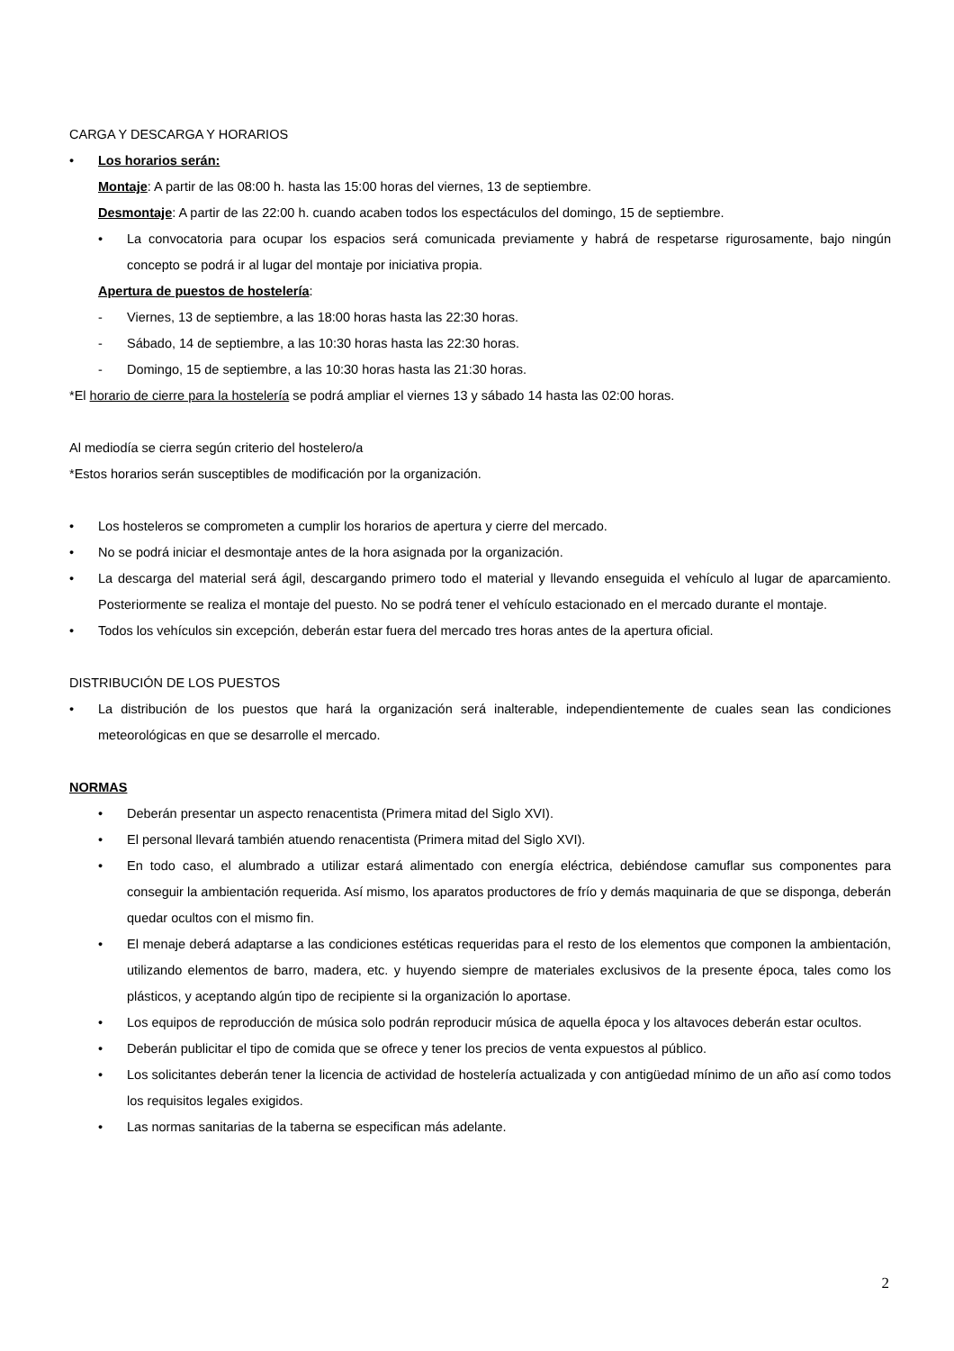CARGA Y DESCARGA Y HORARIOS
• Los horarios serán:
Montaje: A partir de las 08:00 h. hasta las 15:00 horas del viernes, 13 de septiembre.
Desmontaje: A partir de las 22:00 h. cuando acaben todos los espectáculos del domingo, 15 de septiembre.
• La convocatoria para ocupar los espacios será comunicada previamente y habrá de respetarse rigurosamente, bajo ningún concepto se podrá ir al lugar del montaje por iniciativa propia.
Apertura de puestos de hostelería:
- Viernes, 13 de septiembre, a las 18:00 horas hasta las 22:30 horas.
- Sábado, 14 de septiembre, a las 10:30 horas hasta las 22:30 horas.
- Domingo, 15 de septiembre, a las 10:30 horas hasta las 21:30 horas.
*El horario de cierre para la hostelería se podrá ampliar el viernes 13 y sábado 14 hasta las 02:00 horas.
Al mediodía se cierra según criterio del hostelero/a
*Estos horarios serán susceptibles de modificación por la organización.
• Los hosteleros se comprometen a cumplir los horarios de apertura y cierre del mercado.
• No se podrá iniciar el desmontaje antes de la hora asignada por la organización.
• La descarga del material será ágil, descargando primero todo el material y llevando enseguida el vehículo al lugar de aparcamiento. Posteriormente se realiza el montaje del puesto. No se podrá tener el vehículo estacionado en el mercado durante el montaje.
• Todos los vehículos sin excepción, deberán estar fuera del mercado tres horas antes de la apertura oficial.
DISTRIBUCIÓN DE LOS PUESTOS
• La distribución de los puestos que hará la organización será inalterable, independientemente de cuales sean las condiciones meteorológicas en que se desarrolle el mercado.
NORMAS
• Deberán presentar un aspecto renacentista (Primera mitad del Siglo XVI).
• El personal llevará también atuendo renacentista (Primera mitad del Siglo XVI).
• En todo caso, el alumbrado a utilizar estará alimentado con energía eléctrica, debiéndose camuflar sus componentes para conseguir la ambientación requerida. Así mismo, los aparatos productores de frío y demás maquinaria de que se disponga, deberán quedar ocultos con el mismo fin.
• El menaje deberá adaptarse a las condiciones estéticas requeridas para el resto de los elementos que componen la ambientación, utilizando elementos de barro, madera, etc. y huyendo siempre de materiales exclusivos de la presente época, tales como los plásticos, y aceptando algún tipo de recipiente si la organización lo aportase.
• Los equipos de reproducción de música solo podrán reproducir música de aquella época y los altavoces deberán estar ocultos.
• Deberán publicitar el tipo de comida que se ofrece y tener los precios de venta expuestos al público.
• Los solicitantes deberán tener la licencia de actividad de hostelería actualizada y con antigüedad mínimo de un año así como todos los requisitos legales exigidos.
• Las normas sanitarias de la taberna se especifican más adelante.
2